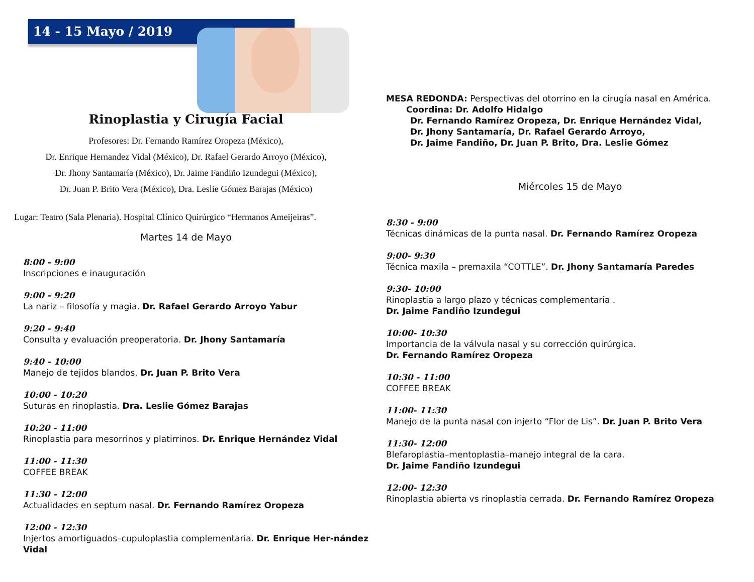14 - 15 Mayo / 2019
Rinoplastia y Cirugía Facial
Profesores: Dr. Fernando Ramírez Oropeza (México),
Dr. Enrique Hernandez Vidal (México), Dr. Rafael Gerardo Arroyo (México),
Dr. Jhony Santamaría (México), Dr. Jaime Fandiño Izundegui (México),
Dr. Juan P. Brito Vera (México), Dra. Leslie Gómez Barajas (México)
Lugar: Teatro (Sala Plenaria). Hospital Clínico Quirúrgico “Hermanos Ameijeiras”.
Martes 14 de Mayo
8:00 - 9:00
Inscripciones e inauguración
9:00 - 9:20
La nariz – filosofía y magia. Dr. Rafael Gerardo Arroyo Yabur
9:20 - 9:40
Consulta y evaluación preoperatoria. Dr. Jhony Santamaría
9:40 - 10:00
Manejo de tejidos blandos. Dr. Juan P. Brito Vera
10:00 - 10:20
Suturas en rinoplastia. Dra. Leslie Gómez Barajas
10:20 - 11:00
Rinoplastia para mesorrinos y platirrinos. Dr. Enrique Hernández Vidal
11:00 - 11:30
COFFEE BREAK
11:30 - 12:00
Actualidades en septum nasal. Dr. Fernando Ramírez Oropeza
12:00 - 12:30
Injertos amortiguados–cupuloplastia complementaria. Dr. Enrique Her-nández Vidal
MESA REDONDA: Perspectivas del otorrino en la cirugía nasal en América.
Coordina: Dr. Adolfo Hidalgo
Dr. Fernando Ramírez Oropeza, Dr. Enrique Hernández Vidal,
Dr. Jhony Santamaría, Dr. Rafael Gerardo Arroyo,
Dr. Jaime Fandiño, Dr. Juan P. Brito, Dra. Leslie Gómez
Miércoles 15 de Mayo
8:30 - 9:00
Técnicas dinámicas de la punta nasal. Dr. Fernando Ramírez Oropeza
9:00- 9:30
Técnica maxila – premaxila “COTTLE”. Dr. Jhony Santamaría Paredes
9:30- 10:00
Rinoplastia a largo plazo y técnicas complementaria .
Dr. Jaime Fandiño Izundegui
10:00- 10:30
Importancia de la válvula nasal y su corrección quirúrgica.
Dr. Fernando Ramírez Oropeza
10:30 - 11:00
COFFEE BREAK
11:00- 11:30
Manejo de la punta nasal con injerto “Flor de Lis”. Dr. Juan P. Brito Vera
11:30- 12:00
Blefaroplastia–mentoplastia–manejo integral de la cara.
Dr. Jaime Fandiño Izundegui
12:00- 12:30
Rinoplastia abierta vs rinoplastia cerrada. Dr. Fernando Ramírez Oropeza